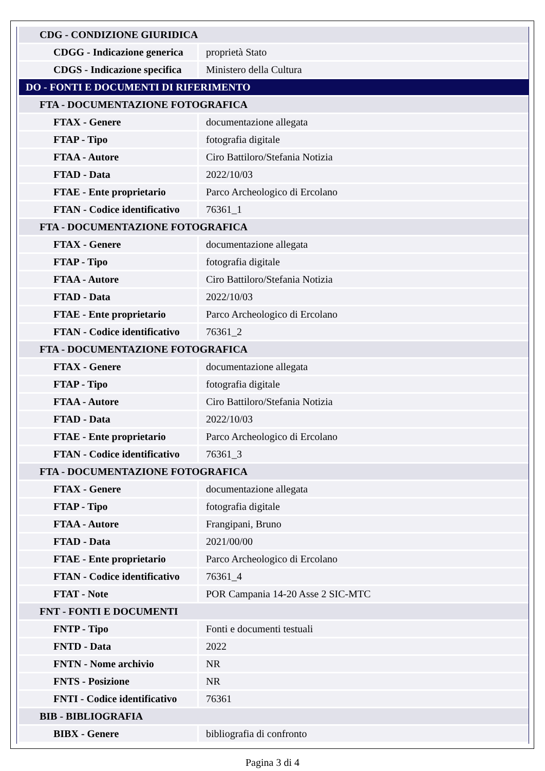| CDG - CONDIZIONE GIURIDICA | |
| CDGG - Indicazione generica | proprietà Stato |
| CDGS - Indicazione specifica | Ministero della Cultura |
| DO - FONTI E DOCUMENTI DI RIFERIMENTO | |
| FTA - DOCUMENTAZIONE FOTOGRAFICA | |
| FTAX - Genere | documentazione allegata |
| FTAP - Tipo | fotografia digitale |
| FTAA - Autore | Ciro Battiloro/Stefania Notizia |
| FTAD - Data | 2022/10/03 |
| FTAE - Ente proprietario | Parco Archeologico di Ercolano |
| FTAN - Codice identificativo | 76361_1 |
| FTA - DOCUMENTAZIONE FOTOGRAFICA | |
| FTAX - Genere | documentazione allegata |
| FTAP - Tipo | fotografia digitale |
| FTAA - Autore | Ciro Battiloro/Stefania Notizia |
| FTAD - Data | 2022/10/03 |
| FTAE - Ente proprietario | Parco Archeologico di Ercolano |
| FTAN - Codice identificativo | 76361_2 |
| FTA - DOCUMENTAZIONE FOTOGRAFICA | |
| FTAX - Genere | documentazione allegata |
| FTAP - Tipo | fotografia digitale |
| FTAA - Autore | Ciro Battiloro/Stefania Notizia |
| FTAD - Data | 2022/10/03 |
| FTAE - Ente proprietario | Parco Archeologico di Ercolano |
| FTAN - Codice identificativo | 76361_3 |
| FTA - DOCUMENTAZIONE FOTOGRAFICA | |
| FTAX - Genere | documentazione allegata |
| FTAP - Tipo | fotografia digitale |
| FTAA - Autore | Frangipani, Bruno |
| FTAD - Data | 2021/00/00 |
| FTAE - Ente proprietario | Parco Archeologico di Ercolano |
| FTAN - Codice identificativo | 76361_4 |
| FTAT - Note | POR Campania 14-20 Asse 2 SIC-MTC |
| FNT - FONTI E DOCUMENTI | |
| FNTP - Tipo | Fonti e documenti testuali |
| FNTD - Data | 2022 |
| FNTN - Nome archivio | NR |
| FNTS - Posizione | NR |
| FNTI - Codice identificativo | 76361 |
| BIB - BIBLIOGRAFIA | |
| BIBX - Genere | bibliografia di confronto |
Pagina 3 di 4